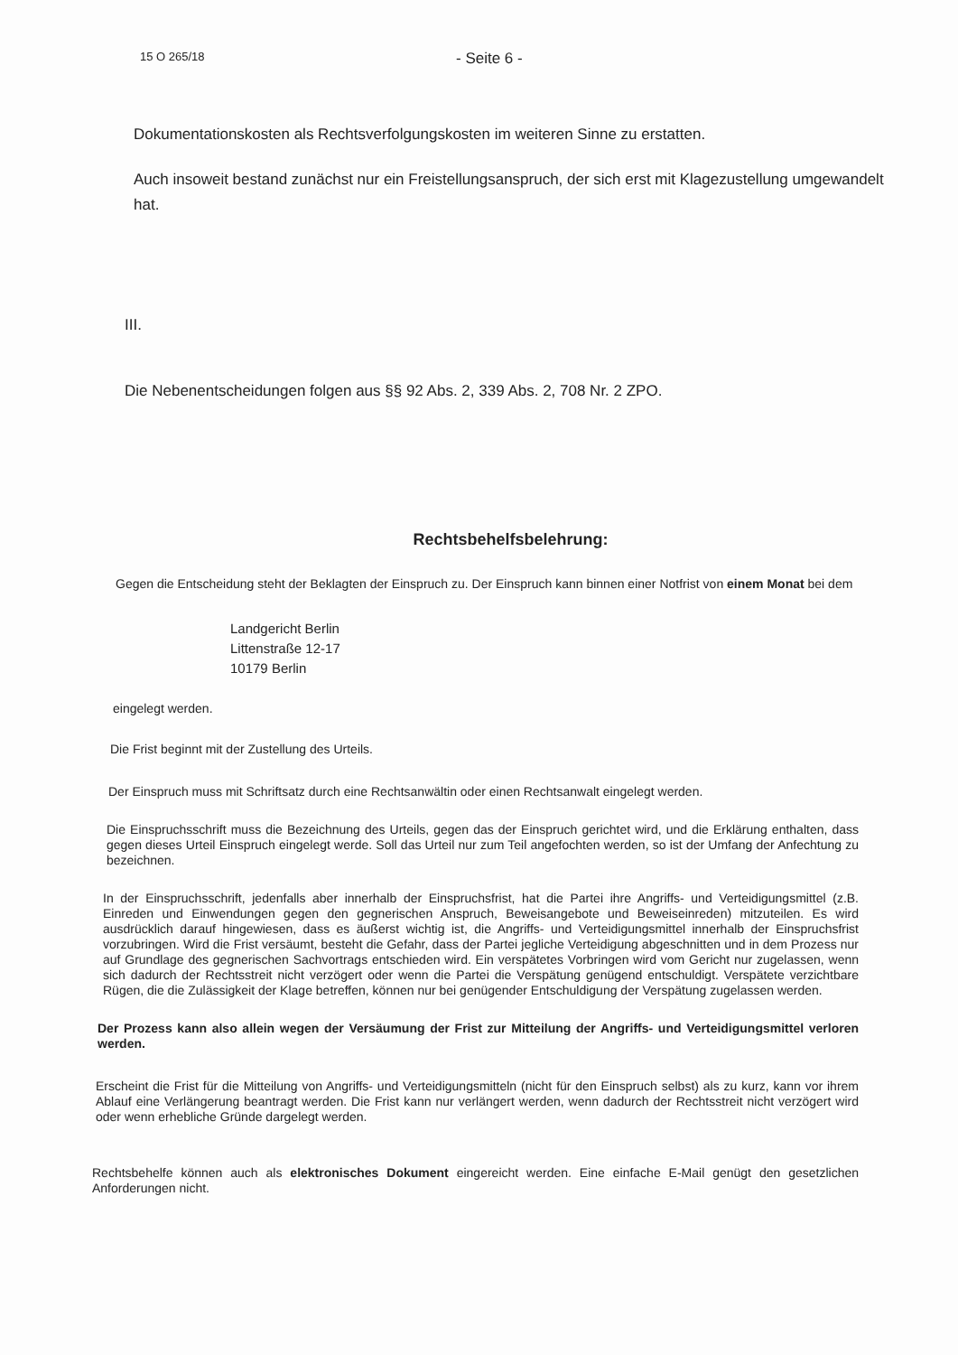15 O 265/18 - Seite 6 -
Dokumentationskosten als Rechtsverfolgungskosten im weiteren Sinne zu erstatten.
Auch insoweit bestand zunächst nur ein Freistellungsanspruch, der sich erst mit Klagezustellung umgewandelt hat.
III.
Die Nebenentscheidungen folgen aus §§ 92 Abs. 2, 339 Abs. 2, 708 Nr. 2 ZPO.
Rechtsbehelfsbelehrung:
Gegen die Entscheidung steht der Beklagten der Einspruch zu. Der Einspruch kann binnen einer Notfrist von einem Monat bei dem
Landgericht Berlin
Littenstraße 12-17
10179 Berlin
eingelegt werden.
Die Frist beginnt mit der Zustellung des Urteils.
Der Einspruch muss mit Schriftsatz durch eine Rechtsanwältin oder einen Rechtsanwalt eingelegt werden.
Die Einspruchsschrift muss die Bezeichnung des Urteils, gegen das der Einspruch gerichtet wird, und die Erklärung enthalten, dass gegen dieses Urteil Einspruch eingelegt werde. Soll das Urteil nur zum Teil angefochten werden, so ist der Umfang der Anfechtung zu bezeichnen.
In der Einspruchsschrift, jedenfalls aber innerhalb der Einspruchsfrist, hat die Partei ihre Angriffs- und Verteidigungsmittel (z.B. Einreden und Einwendungen gegen den gegnerischen Anspruch, Beweisangebote und Beweiseinreden) mitzuteilen. Es wird ausdrücklich darauf hingewiesen, dass es äußerst wichtig ist, die Angriffs- und Verteidigungsmittel innerhalb der Einspruchsfrist vorzubringen. Wird die Frist versäumt, besteht die Gefahr, dass der Partei jegliche Verteidigung abgeschnitten und in dem Prozess nur auf Grundlage des gegnerischen Sachvortrags entschieden wird. Ein verspätetes Vorbringen wird vom Gericht nur zugelassen, wenn sich dadurch der Rechtsstreit nicht verzögert oder wenn die Partei die Verspätung genügend entschuldigt. Verspätete verzichtbare Rügen, die die Zulässigkeit der Klage betreffen, können nur bei genügender Entschuldigung der Verspätung zugelassen werden.
Der Prozess kann also allein wegen der Versäumung der Frist zur Mitteilung der Angriffs- und Verteidigungsmittel verloren werden.
Erscheint die Frist für die Mitteilung von Angriffs- und Verteidigungsmitteln (nicht für den Einspruch selbst) als zu kurz, kann vor ihrem Ablauf eine Verlängerung beantragt werden. Die Frist kann nur verlängert werden, wenn dadurch der Rechtsstreit nicht verzögert wird oder wenn erhebliche Gründe dargelegt werden.
Rechtsbehelfe können auch als elektronisches Dokument eingereicht werden. Eine einfache E-Mail genügt den gesetzlichen Anforderungen nicht.